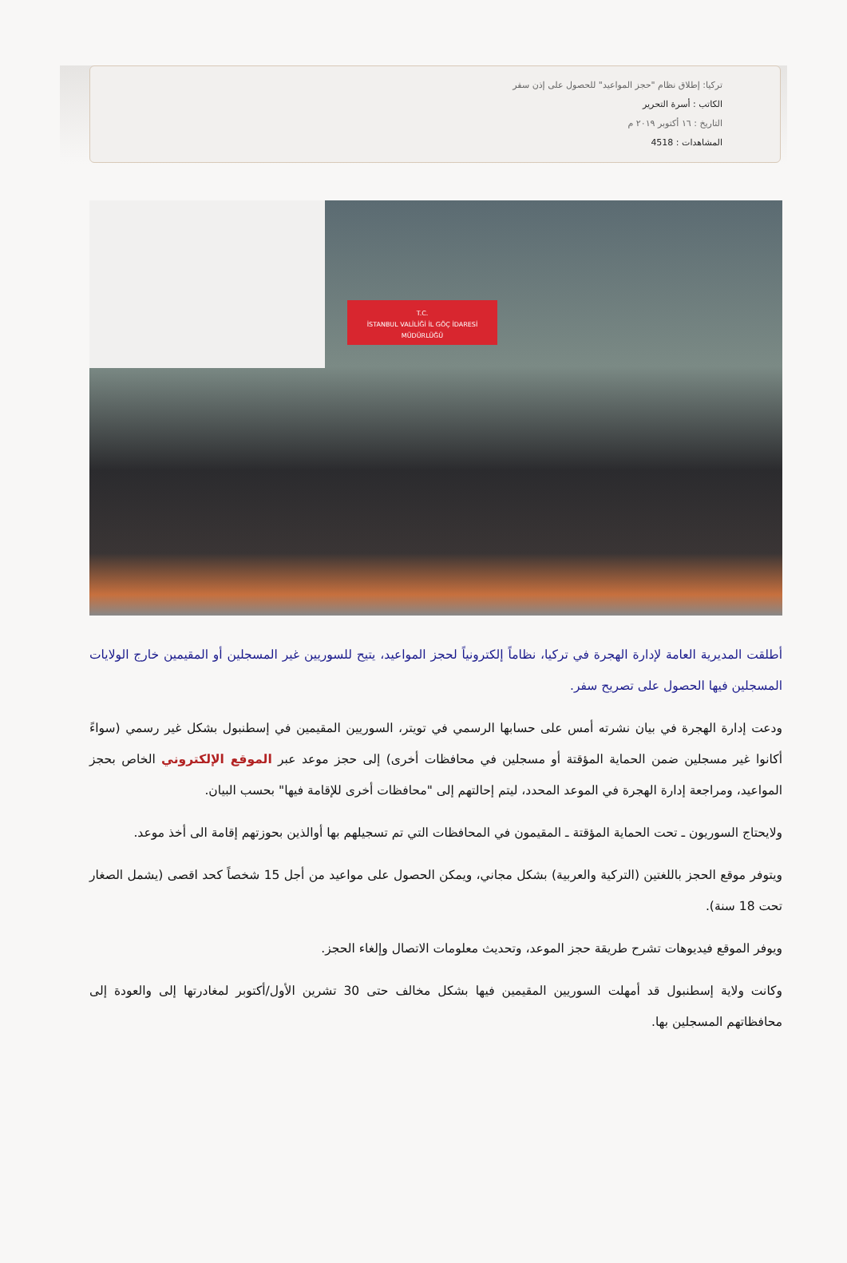تركيا: إطلاق نظام "حجز المواعيد" للحصول على إذن سفر
الكاتب : أسرة التحرير
التاريخ : ١٦ أكتوبر ٢٠١٩ م
المشاهدات : 4518
T.C.
İSTANBUL VALİLİĞİ İL GÖÇ İDARESİ MÜDÜRLÜĞÜ
أطلقت المديرية العامة لإدارة الهجرة في تركيا، نظاماً إلكترونياً لحجز المواعيد، يتيح للسوريين غير المسجلين أو المقيمين خارج الولايات المسجلين فيها الحصول على تصريح سفر.
ودعت إدارة الهجرة في بيان نشرته أمس على حسابها الرسمي في تويتر، السوريين المقيمين في إسطنبول بشكل غير رسمي (سواءً أكانوا غير مسجلين ضمن الحماية المؤقتة أو مسجلين في محافظات أخرى) إلى حجز موعد عبر الموقع الإلكتروني الخاص بحجز المواعيد، ومراجعة إدارة الهجرة في الموعد المحدد، ليتم إحالتهم إلى "محافظات أخرى للإقامة فيها" بحسب البيان.
ولايحتاج السوريون ـ تحت الحماية المؤقتة ـ المقيمون في المحافظات التي تم تسجيلهم بها أوالذين بحوزتهم إقامة الى أخذ موعد.
ويتوفر موقع الحجز باللغتين (التركية والعربية) بشكل مجاني، ويمكن الحصول على مواعيد من أجل 15 شخصاً كحد اقصى (يشمل الصغار تحت 18 سنة).
ويوفر الموقع فيديوهات تشرح طريقة حجز الموعد، وتحديث معلومات الاتصال وإلغاء الحجز.
وكانت ولاية إسطنبول قد أمهلت السوريين المقيمين فيها بشكل مخالف حتى 30 تشرين الأول/أكتوبر لمغادرتها إلى والعودة إلى محافظاتهم المسجلين بها.